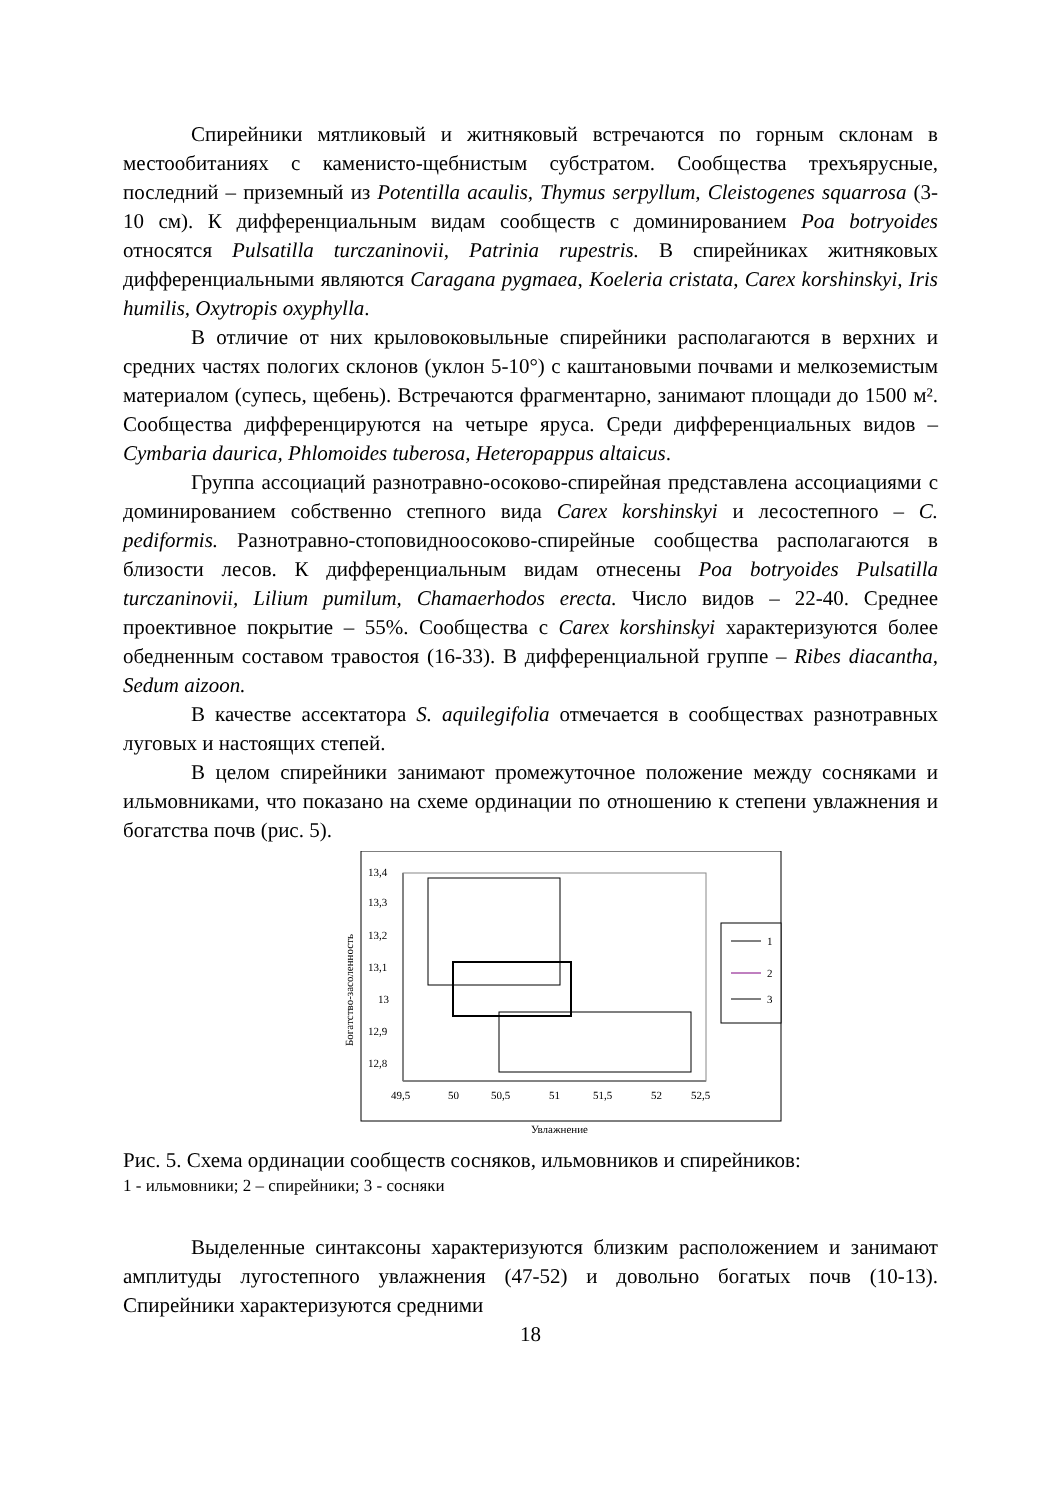Спирейники мятликовый и житняковый встречаются по горным склонам в местообитаниях с каменисто-щебнистым субстратом. Сообщества трехъярусные, последний – приземный из Potentilla acaulis, Thymus serpyllum, Cleistogenes squarrosa (3-10 см). К дифференциальным видам сообществ с доминированием Poa botryoides относятся Pulsatilla turczaninovii, Patrinia rupestris. В спирейниках житняковых дифференциальными являются Caragana pygmaea, Koeleria cristata, Carex korshinskyi, Iris humilis, Oxytropis oxyphylla.
В отличие от них крыловоковыльные спирейники располагаются в верхних и средних частях пологих склонов (уклон 5-10°) с каштановыми почвами и мелкоземистым материалом (супесь, щебень). Встречаются фрагментарно, занимают площади до 1500 м². Сообщества дифференцируются на четыре яруса. Среди дифференциальных видов – Cymbaria daurica, Phlomoides tuberosa, Heteropappus altaicus.
Группа ассоциаций разнотравно-осоково-спирейная представлена ассоциациями с доминированием собственно степного вида Carex korshinskyi и лесостепного – C. pediformis. Разнотравно-стоповидноосоково-спирейные сообщества располагаются в близости лесов. К дифференциальным видам отнесены Poa botryoides Pulsatilla turczaninovii, Lilium pumilum, Chamaerhodos erecta. Число видов – 22-40. Среднее проективное покрытие – 55%. Сообщества с Carex korshinskyi характеризуются более обедненным составом травостоя (16-33). В дифференциальной группе – Ribes diacantha, Sedum aizoon.
В качестве ассектатора S. aquilegifolia отмечается в сообществах разнотравных луговых и настоящих степей.
В целом спирейники занимают промежуточное положение между сосняками и ильмовниками, что показано на схеме ординации по отношению к степени увлажнения и богатства почв (рис. 5).
13,4
13,3
13,2
13,1
13
12,9
12,8
49,5
50
50,5
51
51,5
52
52,5
Увлажнение
Богатство-засоленность
1
2
3
Рис. 5. Схема ординации сообществ сосняков, ильмовников и спирейников:
1 - ильмовники; 2 – спирейники; 3 - сосняки
Выделенные синтаксоны характеризуются близким расположением и занимают амплитуды лугостепного увлажнения (47-52) и довольно богатых почв (10-13). Спирейники характеризуются средними
18